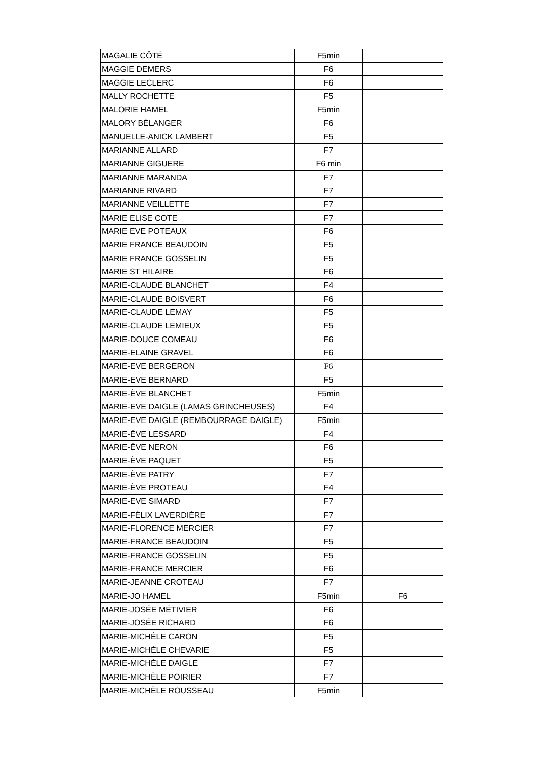| MAGALIE CÔTÉ | F5min | |
| MAGGIE DEMERS | F6 | |
| MAGGIE LECLERC | F6 | |
| MALLY ROCHETTE | F5 | |
| MALORIE HAMEL | F5min | |
| MALORY BÉLANGER | F6 | |
| MANUELLE-ANICK LAMBERT | F5 | |
| MARIANNE ALLARD | F7 | |
| MARIANNE GIGUERE | F6 min | |
| MARIANNE MARANDA | F7 | |
| MARIANNE RIVARD | F7 | |
| MARIANNE VEILLETTE | F7 | |
| MARIE ELISE COTE | F7 | |
| MARIE EVE POTEAUX | F6 | |
| MARIE FRANCE BEAUDOIN | F5 | |
| MARIE FRANCE GOSSELIN | F5 | |
| MARIE ST HILAIRE | F6 | |
| MARIE-CLAUDE BLANCHET | F4 | |
| MARIE-CLAUDE BOISVERT | F6 | |
| MARIE-CLAUDE LEMAY | F5 | |
| MARIE-CLAUDE LEMIEUX | F5 | |
| MARIE-DOUCE COMEAU | F6 | |
| MARIE-ELAINE GRAVEL | F6 | |
| MARIE-EVE BERGERON | F6 | |
| MARIE-EVE BERNARD | F5 | |
| MARIE-ÈVE BLANCHET | F5min | |
| MARIE-EVE DAIGLE (LAMAS GRINCHEUSES) | F4 | |
| MARIE-EVE DAIGLE (REMBOURRAGE DAIGLE) | F5min | |
| MARIE-ÊVE LESSARD | F4 | |
| MARIE-ÊVE NERON | F6 | |
| MARIE-ÈVE PAQUET | F5 | |
| MARIE-ÈVE PATRY | F7 | |
| MARIE-ÈVE PROTEAU | F4 | |
| MARIE-EVE SIMARD | F7 | |
| MARIE-FÉLIX LAVERDIÈRE | F7 | |
| MARIE-FLORENCE MERCIER | F7 | |
| MARIE-FRANCE BEAUDOIN | F5 | |
| MARIE-FRANCE GOSSELIN | F5 | |
| MARIE-FRANCE MERCIER | F6 | |
| MARIE-JEANNE CROTEAU | F7 | |
| MARIE-JO HAMEL | F5min | F6 |
| MARIE-JOSÉE MÉTIVIER | F6 | |
| MARIE-JOSÉE RICHARD | F6 | |
| MARIE-MICHÈLE CARON | F5 | |
| MARIE-MICHÈLE CHEVARIE | F5 | |
| MARIE-MICHÈLE DAIGLE | F7 | |
| MARIE-MICHÈLE POIRIER | F7 | |
| MARIE-MICHÈLE ROUSSEAU | F5min | |